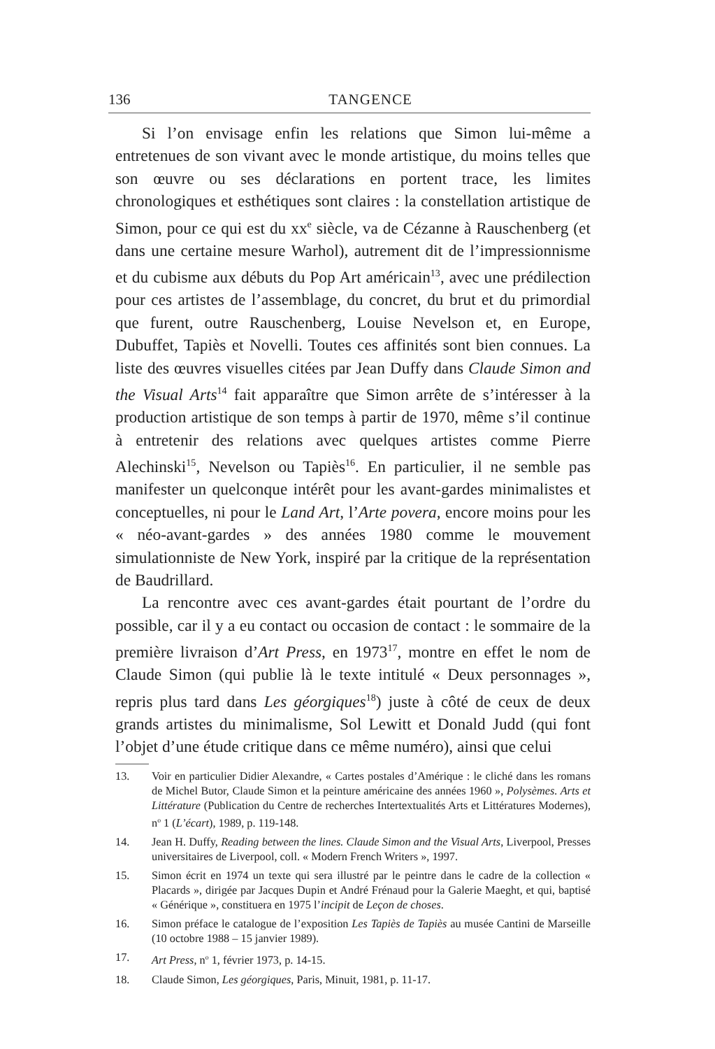136 TANGENCE
Si l’on envisage enfin les relations que Simon lui-même a entretenues de son vivant avec le monde artistique, du moins telles que son œuvre ou ses déclarations en portent trace, les limites chronologiques et esthétiques sont claires : la constellation artistique de Simon, pour ce qui est du xx<sup>e</sup> siècle, va de Cézanne à Rauschenberg (et dans une certaine mesure Warhol), autrement dit de l’impressionnisme et du cubisme aux débuts du Pop Art américain<sup>13</sup>, avec une prédilection pour ces artistes de l’assemblage, du concret, du brut et du primordial que furent, outre Rauschenberg, Louise Nevelson et, en Europe, Dubuffet, Tapiès et Novelli. Toutes ces affinités sont bien connues. La liste des œuvres visuelles citées par Jean Duffy dans Claude Simon and the Visual Arts<sup>14</sup> fait apparaître que Simon arrête de s’intéresser à la production artistique de son temps à partir de 1970, même s’il continue à entretenir des relations avec quelques artistes comme Pierre Alechinski<sup>15</sup>, Nevelson ou Tapiès<sup>16</sup>. En particulier, il ne semble pas manifester un quelconque intérêt pour les avant-gardes minimalistes et conceptuelles, ni pour le Land Art, l’Arte povera, encore moins pour les « néo-avant-gardes » des années 1980 comme le mouvement simulationniste de New York, inspiré par la critique de la représentation de Baudrillard.
La rencontre avec ces avant-gardes était pourtant de l’ordre du possible, car il y a eu contact ou occasion de contact : le sommaire de la première livraison d’Art Press, en 1973<sup>17</sup>, montre en effet le nom de Claude Simon (qui publie là le texte intitulé « Deux personnages », repris plus tard dans Les géorgiques<sup>18</sup>) juste à côté de ceux de deux grands artistes du minimalisme, Sol Lewitt et Donald Judd (qui font l’objet d’une étude critique dans ce même numéro), ainsi que celui
13. Voir en particulier Didier Alexandre, « Cartes postales d’Amérique : le cliché dans les romans de Michel Butor, Claude Simon et la peinture américaine des années 1960 », Polysèmes. Arts et Littérature (Publication du Centre de recherches Intertextualités Arts et Littératures Modernes), n<sup>o</sup> 1 (L’écart), 1989, p. 119-148.
14. Jean H. Duffy, Reading between the lines. Claude Simon and the Visual Arts, Liverpool, Presses universitaires de Liverpool, coll. « Modern French Writers », 1997.
15. Simon écrit en 1974 un texte qui sera illustré par le peintre dans le cadre de la collection « Placards », dirigée par Jacques Dupin et André Frénaud pour la Galerie Maeght, et qui, baptisé « Générique », constituera en 1975 l’incipit de Leçon de choses.
16. Simon préface le catalogue de l’exposition Les Tapiès de Tapiès au musée Cantini de Marseille (10 octobre 1988 – 15 janvier 1989).
17. Art Press, n<sup>o</sup> 1, février 1973, p. 14-15.
18. Claude Simon, Les géorgiques, Paris, Minuit, 1981, p. 11-17.